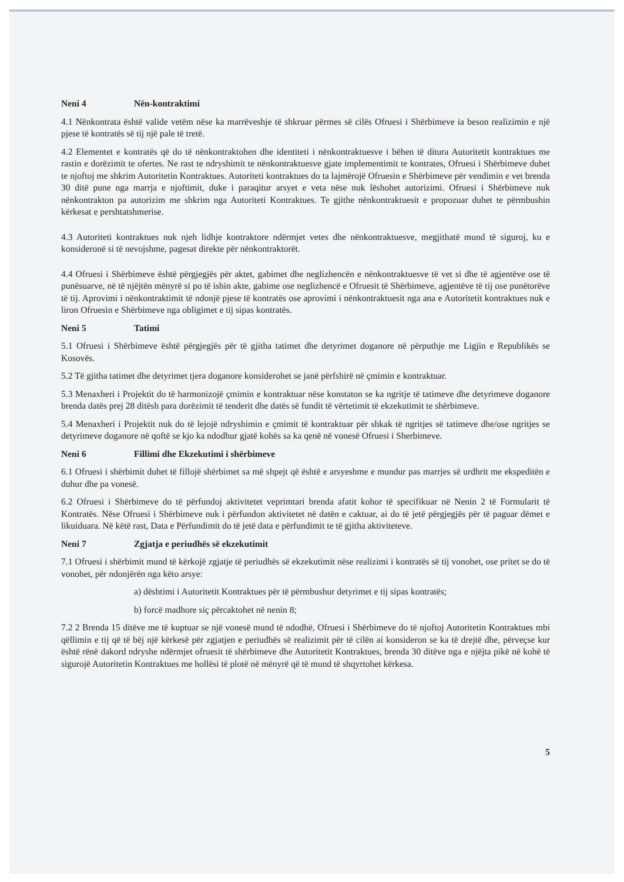Neni 4 Nën-kontraktimi
4.1 Nënkontrata është valide vetëm nëse ka marrëveshje të shkruar përmes së cilës Ofruesi i Shërbimeve ia beson realizimin e një pjese të kontratës së tij një pale të tretë.
4.2 Elementet e kontratës që do të nënkontraktohen dhe identiteti i nënkontraktuesve i bëhen të ditura Autoritetit kontraktues me rastin e dorëzimit te ofertes. Ne rast te ndryshimit te nënkontraktuesve gjate implementimit te kontrates, Ofruesi i Shërbimeve duhet te njoftoj me shkrim Autoritetin Kontraktues. Autoriteti kontraktues do ta lajmërojë Ofruesin e Shërbimeve për vendimin e vet brenda 30 ditë pune nga marrja e njoftimit, duke i paraqitur arsyet e veta nëse nuk lëshohet autorizimi. Ofruesi i Shërbimeve nuk nënkontrakton pa autorizim me shkrim nga Autoriteti Kontraktues. Te gjithe nënkontraktuesit e propozuar duhet te përmbushin kërkesat e pershtatshmerise.
4.3 Autoriteti kontraktues nuk njeh lidhje kontraktore ndërmjet vetes dhe nënkontraktuesve, megjithatë mund të siguroj, ku e konsideronë si të nevojshme, pagesat direkte për nënkontraktorët.
4.4 Ofruesi i Shërbimeve është përgjegjës për aktet, gabimet dhe neglizhencën e nënkontraktuesve të vet si dhe të agjentëve ose të punësuarve, në të njëjtën mënyrë si po të ishin akte, gabime ose neglizhencë e Ofruesit të Shërbimeve, agjentëve të tij ose punëtorëve të tij. Aprovimi i nënkontraktimit të ndonjë pjese të kontratës ose aprovimi i nënkontraktuesit nga ana e Autoritetit kontraktues nuk e liron Ofruesin e Shërbimeve nga obligimet e tij sipas kontratës.
Neni 5 Tatimi
5.1 Ofruesi i Shërbimeve është përgjegjës për të gjitha tatimet dhe detyrimet doganore në përputhje me Ligjin e Republikës se Kosovës.
5.2 Të gjitha tatimet dhe detyrimet tjera doganore konsiderohet se janë përfshirë në çmimin e kontraktuar.
5.3 Menaxheri i Projektit do të harmonizojë çmimin e kontraktuar nëse konstaton se ka ngritje të tatimeve dhe detyrimeve doganore brenda datës prej 28 ditësh para dorëzimit të tenderit dhe datës së fundit të vërtetimit të ekzekutimit te shërbimeve.
5.4 Menaxheri i Projektit nuk do të lejojë ndryshimin e çmimit të kontraktuar për shkak të ngritjes së tatimeve dhe/ose ngritjes se detyrimeve doganore në qoftë se kjo ka ndodhur gjatë kohës sa ka qenë në vonesë Ofruesi i Sherbimeve.
Neni 6 Fillimi dhe Ekzekutimi i shërbimeve
6.1 Ofruesi i shërbimit duhet të fillojë shërbimet sa më shpejt që është e arsyeshme e mundur pas marrjes së urdhrit me ekspeditën e duhur dhe pa vonesë.
6.2 Ofruesi i Shërbimeve do të përfundoj aktivitetet veprimtari brenda afatit kohor të specifikuar në Nenin 2 të Formularit të Kontratës. Nëse Ofruesi i Shërbimeve nuk i përfundon aktivitetet në datën e caktuar, ai do të jetë përgjegjës për të paguar dëmet e likuiduara. Në këtë rast, Data e Përfundimit do të jetë data e përfundimit te të gjitha aktiviteteve.
Neni 7 Zgjatja e periudhës së ekzekutimit
7.1 Ofruesi i shërbimit mund të kërkojë zgjatje të periudhës së ekzekutimit nëse realizimi i kontratës së tij vonohet, ose pritet se do të vonohet, për ndonjërën nga këto arsye:
a) dështimi i Autoritetit Kontraktues për të përmbushur detyrimet e tij sipas kontratës;
b) forcë madhore siç përcaktohet në nenin 8;
7.2 2 Brenda 15 ditëve me të kuptuar se një vonesë mund të ndodhë, Ofruesi i Shërbimeve do të njoftoj Autoritetin Kontraktues mbi qëllimin e tij që të bëj një kërkesë për zgjatjen e periudhës së realizimit për të cilën ai konsideron se ka të drejtë dhe, përveçse kur është rënë dakord ndryshe ndërmjet ofruesit të shërbimeve dhe Autoritetit Kontraktues, brenda 30 ditëve nga e njëjta pikë në kohë të sigurojë Autoritetin Kontraktues me hollësi të plotë në mënyrë që të mund të shqyrtohet kërkesa.
5